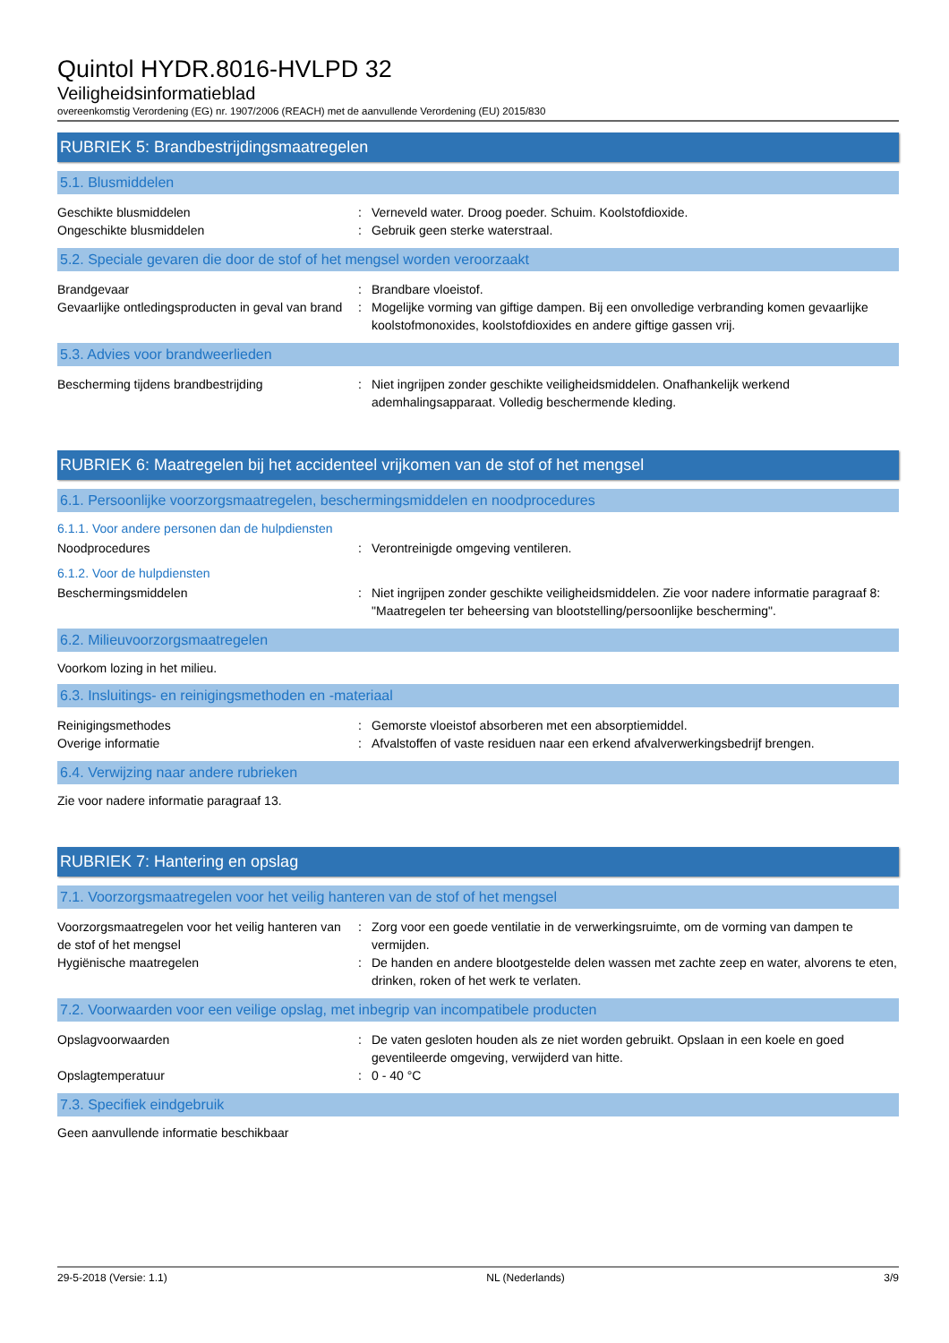Quintol HYDR.8016-HVLPD 32
Veiligheidsinformatieblad
overeenkomstig Verordening (EG) nr. 1907/2006 (REACH) met de aanvullende Verordening (EU) 2015/830
RUBRIEK 5: Brandbestrijdingsmaatregelen
5.1. Blusmiddelen
Geschikte blusmiddelen : Verneveld water. Droog poeder. Schuim. Koolstofdioxide.
Ongeschikte blusmiddelen : Gebruik geen sterke waterstraal.
5.2. Speciale gevaren die door de stof of het mengsel worden veroorzaakt
Brandgevaar : Brandbare vloeistof.
Gevaarlijke ontledingsproducten in geval van brand
: Mogelijke vorming van giftige dampen. Bij een onvolledige verbranding komen gevaarlijke koolstofmonoxides, koolstofdioxides en andere giftige gassen vrij.
5.3. Advies voor brandweerlieden
Bescherming tijdens brandbestrijding : Niet ingrijpen zonder geschikte veiligheidsmiddelen. Onafhankelijk werkend ademhalingsapparaat. Volledig beschermende kleding.
RUBRIEK 6: Maatregelen bij het accidenteel vrijkomen van de stof of het mengsel
6.1. Persoonlijke voorzorgsmaatregelen, beschermingsmiddelen en noodprocedures
6.1.1. Voor andere personen dan de hulpdiensten
Noodprocedures : Verontreinigde omgeving ventileren.
6.1.2. Voor de hulpdiensten
Beschermingsmiddelen : Niet ingrijpen zonder geschikte veiligheidsmiddelen. Zie voor nadere informatie paragraaf 8: "Maatregelen ter beheersing van blootstelling/persoonlijke bescherming".
6.2. Milieuvoorzorgsmaatregelen
Voorkom lozing in het milieu.
6.3. Insluitings- en reinigingsmethoden en -materiaal
Reinigingsmethodes : Gemorste vloeistof absorberen met een absorptiemiddel.
Overige informatie : Afvalstoffen of vaste residuen naar een erkend afvalverwerkingsbedrijf brengen.
6.4. Verwijzing naar andere rubrieken
Zie voor nadere informatie paragraaf 13.
RUBRIEK 7: Hantering en opslag
7.1. Voorzorgsmaatregelen voor het veilig hanteren van de stof of het mengsel
Voorzorgsmaatregelen voor het veilig hanteren van de stof of het mengsel
: Zorg voor een goede ventilatie in de verwerkingsruimte, om de vorming van dampen te vermijden.
Hygiënische maatregelen : De handen en andere blootgestelde delen wassen met zachte zeep en water, alvorens te eten, drinken, roken of het werk te verlaten.
7.2. Voorwaarden voor een veilige opslag, met inbegrip van incompatibele producten
Opslagvoorwaarden : De vaten gesloten houden als ze niet worden gebruikt. Opslaan in een koele en goed geventileerde omgeving, verwijderd van hitte.
Opslagtemperatuur : 0 - 40 °C
7.3. Specifiek eindgebruik
Geen aanvullende informatie beschikbaar
29-5-2018 (Versie: 1.1) NL (Nederlands) 3/9